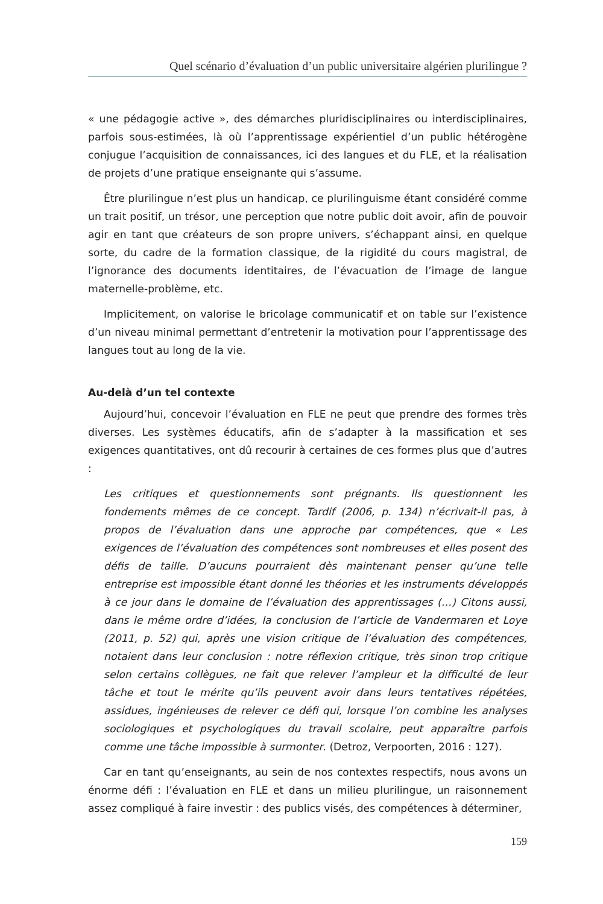Quel scénario d’évaluation d’un public universitaire algérien plurilingue ?
« une pédagogie active », des démarches pluridisciplinaires ou interdisciplinaires, parfois sous-estimées, là où l’apprentissage expérientiel d’un public hétérogène conjugue l’acquisition de connaissances, ici des langues et du FLE, et la réalisation de projets d’une pratique enseignante qui s’assume.
Être plurilingue n’est plus un handicap, ce plurilinguisme étant considéré comme un trait positif, un trésor, une perception que notre public doit avoir, afin de pouvoir agir en tant que créateurs de son propre univers, s’échappant ainsi, en quelque sorte, du cadre de la formation classique, de la rigidité du cours magistral, de l’ignorance des documents identitaires, de l’évacuation de l’image de langue maternelle-problème, etc.
Implicitement, on valorise le bricolage communicatif et on table sur l’existence d’un niveau minimal permettant d’entretenir la motivation pour l’apprentissage des langues tout au long de la vie.
Au-delà d’un tel contexte
Aujourd’hui, concevoir l’évaluation en FLE ne peut que prendre des formes très diverses. Les systèmes éducatifs, afin de s’adapter à la massification et ses exigences quantitatives, ont dû recourir à certaines de ces formes plus que d’autres :
Les critiques et questionnements sont prégnants. Ils questionnent les fondements mêmes de ce concept. Tardif (2006, p. 134) n’écrivait-il pas, à propos de l’évaluation dans une approche par compétences, que « Les exigences de l’évaluation des compétences sont nombreuses et elles posent des défis de taille. D’aucuns pourraient dès maintenant penser qu’une telle entreprise est impossible étant donné les théories et les instruments développés à ce jour dans le domaine de l’évaluation des apprentissages (…) Citons aussi, dans le même ordre d’idées, la conclusion de l’article de Vandermaren et Loye (2011, p. 52) qui, après une vision critique de l’évaluation des compétences, notaient dans leur conclusion : notre réflexion critique, très sinon trop critique selon certains collègues, ne fait que relever l’ampleur et la difficulté de leur tâche et tout le mérite qu’ils peuvent avoir dans leurs tentatives répétées, assidues, ingénieuses de relever ce défi qui, lorsque l’on combine les analyses sociologiques et psychologiques du travail scolaire, peut apparaître parfois comme une tâche impossible à surmonter. (Detroz, Verpoorten, 2016 : 127).
Car en tant qu’enseignants, au sein de nos contextes respectifs, nous avons un énorme défi : l’évaluation en FLE et dans un milieu plurilingue, un raisonnement assez compliqué à faire investir : des publics visés, des compétences à déterminer,
159